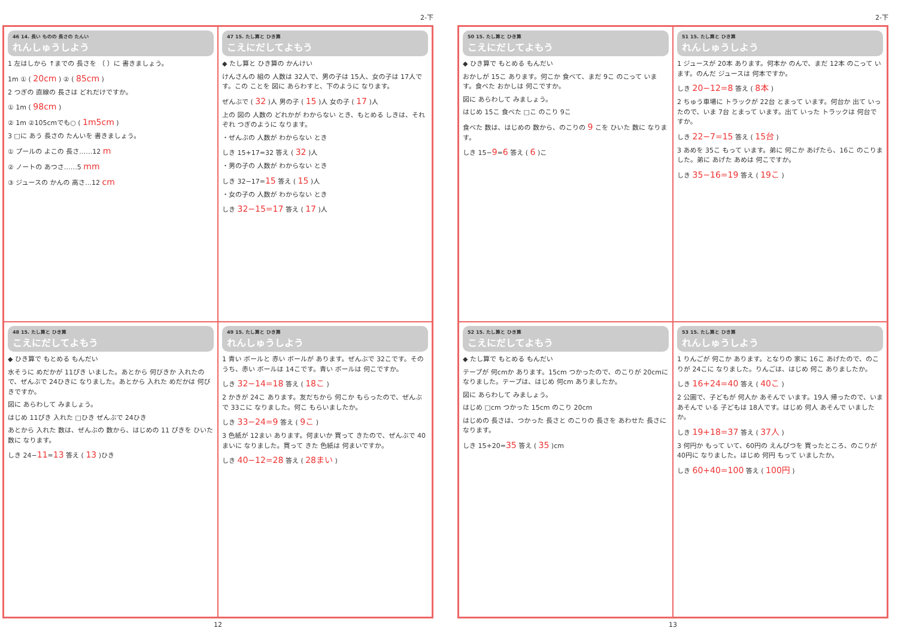2-下
46 14. 長い ものの 長さの たんい
れんしゅうしよう
1 左はしから ↑までの 長さを （ ）に 書きましょう。
1m ① ( 20cm ) ② ( 85cm )
2 つぎの 直線の 長さは どれだけですか。
① 1m ( 98cm )
② 1m ②105cmでも○ ( 1m5cm )
3 □に あう 長さの たんいを 書きましょう。
① プールの よこの 長さ……12 m
② ノートの あつさ……5 mm
③ ジュースの かんの 高さ…12 cm
47 15. たし算と ひき算
こえにだしてよもう
◆ たし算と ひき算の かんけい
けんさんの 組の 人数は 32人で、男の子は 15人、女の子は 17人です。この ことを 図に あらわすと、下のように なります。
ぜんぶで ( 32 )人 男の子 ( 15 )人 女の子 ( 17 )人
上の 図の 人数の どれかが わからない とき、もとめる しきは、それぞれ つぎのように なります。
・ぜんぶの 人数が わからない とき
しき 15+17=32 答え ( 32 )人
・男の子の 人数が わからない とき
しき 32−17=15 答え ( 15 )人
・女の子の 人数が わからない とき
しき 32−15=17 答え ( 17 )人
48 15. たし算と ひき算
こえにだしてよもう
◆ ひき算で もとめる もんだい
水そうに めだかが 11ぴき いました。あとから 何びきか 入れたので、ぜんぶで 24ひきに なりました。あとから 入れた めだかは 何びきですか。
図に あらわして みましょう。
はじめ 11ぴき 入れた □ひき ぜんぶで 24ひき
あとから 入れた 数は、ぜんぶの 数から、はじめの 11 ぴきを ひいた 数に なります。
しき 24−11=13 答え ( 13 )ひき
49 15. たし算と ひき算
れんしゅうしよう
1 青い ボールと 赤い ボールが あります。ぜんぶで 32こです。そのうち、赤い ボールは 14こです。青い ボールは 何こですか。
しき 32−14=18 答え ( 18こ )
2 かきが 24こ あります。友だちから 何こか もらったので、ぜんぶで 33こに なりました。何こ もらいましたか。
しき 33−24=9 答え ( 9こ )
3 色紙が 12まい あります。何まいか 買って きたので、ぜんぶで 40まいに なりました。買って きた 色紙は 何まいですか。
しき 40−12=28 答え ( 28まい )
12
2-下
50 15. たし算と ひき算
こえにだしてよもう
◆ ひき算で もとめる もんだい
おかしが 15こ あります。何こか 食べて、まだ 9こ のこって います。食べた おかしは 何こですか。
図に あらわして みましょう。
はじめ 15こ 食べた □こ のこり 9こ
食べた 数は、はじめの 数から、のこりの 9 こを ひいた 数に なります。
しき 15−9=6 答え ( 6 )こ
51 15. たし算と ひき算
れんしゅうしよう
1 ジュースが 20本 あります。何本か のんで、まだ 12本 のこって います。のんだ ジュースは 何本ですか。
しき 20−12=8 答え ( 8本 )
2 ちゅう車場に トラックが 22台 とまって います。何台か 出て いったので、いま 7台 とまって います。出て いった トラックは 何台ですか。
しき 22−7=15 答え ( 15台 )
3 あめを 35こ もって います。弟に 何こか あげたら、16こ のこりました。弟に あげた あめは 何こですか。
しき 35−16=19 答え ( 19こ )
52 15. たし算と ひき算
こえにだしてよもう
◆ たし算で もとめる もんだい
テープが 何cmか あります。15cm つかったので、のこりが 20cmに なりました。テープは、はじめ 何cm ありましたか。
図に あらわして みましょう。
はじめ □cm つかった 15cm のこり 20cm
はじめの 長さは、つかった 長さと のこりの 長さを あわせた 長さに なります。
しき 15+20=35 答え ( 35 )cm
53 15. たし算と ひき算
れんしゅうしよう
1 りんごが 何こか あります。となりの 家に 16こ あげたので、のこりが 24こに なりました。りんごは、はじめ 何こ ありましたか。
しき 16+24=40 答え ( 40こ )
2 公園で、子どもが 何人か あそんで います。19人 帰ったので、いま あそんで いる 子どもは 18人です。はじめ 何人 あそんで いましたか。
しき 19+18=37 答え ( 37人 )
3 何円か もって いて、60円の えんぴつを 買ったところ、のこりが 40円に なりました。はじめ 何円 もって いましたか。
しき 60+40=100 答え ( 100円 )
13